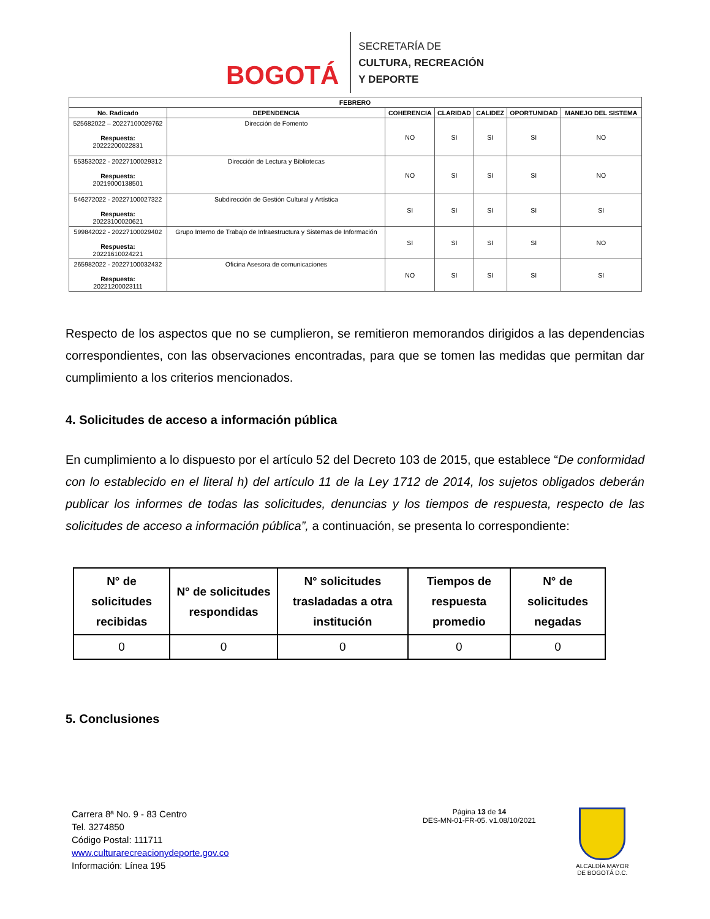BOGOTÁ
SECRETARÍA DE
CULTURA, RECREACIÓN
Y DEPORTE
| FEBRERO | | | | | | |
| --- | --- | --- | --- | --- | --- | --- |
| No. Radicado | DEPENDENCIA | COHERENCIA | CLARIDAD | CALIDEZ | OPORTUNIDAD | MANEJO DEL SISTEMA |
| 525682022 – 20227100029762 Respuesta: 20222200022831 | Dirección de Fomento | NO | SI | SI | SI | NO |
| 553532022 - 20227100029312 Respuesta: 20219000138501 | Dirección de Lectura y Bibliotecas | NO | SI | SI | SI | NO |
| 546272022 - 20227100027322 Respuesta: 20223100020621 | Subdirección de Gestión Cultural y Artística | SI | SI | SI | SI | SI |
| 599842022 - 20227100029402 Respuesta: 20221610024221 | Grupo Interno de Trabajo de Infraestructura y Sistemas de Información | SI | SI | SI | SI | NO |
| 265982022 - 20227100032432 Respuesta: 20221200023111 | Oficina Asesora de comunicaciones | NO | SI | SI | SI | SI |
Respecto de los aspectos que no se cumplieron, se remitieron memorandos dirigidos a las dependencias correspondientes, con las observaciones encontradas, para que se tomen las medidas que permitan dar cumplimiento a los criterios mencionados.
4. Solicitudes de acceso a información pública
En cumplimiento a lo dispuesto por el artículo 52 del Decreto 103 de 2015, que establece “De conformidad con lo establecido en el literal h) del artículo 11 de la Ley 1712 de 2014, los sujetos obligados deberán publicar los informes de todas las solicitudes, denuncias y los tiempos de respuesta, respecto de las solicitudes de acceso a información pública”, a continuación, se presenta lo correspondiente:
| N° de solicitudes recibidas | N° de solicitudes respondidas | N° solicitudes trasladadas a otra institución | Tiempos de respuesta promedio | N° de solicitudes negadas |
| --- | --- | --- | --- | --- |
| 0 | 0 | 0 | 0 | 0 |
5. Conclusiones
Carrera 8ª No. 9 - 83 Centro
Tel. 3274850
Código Postal: 111711
www.culturarecreacionydeporte.gov.co
Información: Línea 195
Página 13 de 14
DES-MN-01-FR-05. v1.08/10/2021
ALCALDÍA MAYOR
DE BOGOTÁ D.C.